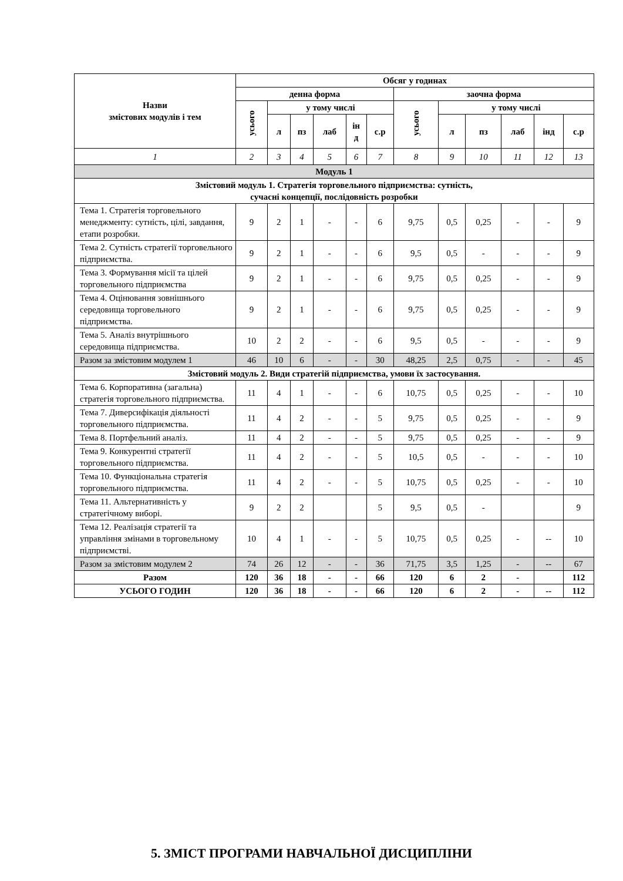| Назви змістових модулів і тем | Обсяг у годинах | | | | | | | | | | | |
| --- | --- | --- | --- | --- | --- | --- | --- | --- | --- | --- | --- | --- |
| | денна форма | | | | | | заочна форма | | | | | |
| | усього | у тому числі | | | | | усього | у тому числі | | | | |
| | | л | пз | лаб | ін д | с.р | | л | пз | лаб | інд | с.р |
| 1 | 2 | 3 | 4 | 5 | 6 | 7 | 8 | 9 | 10 | 11 | 12 | 13 |
| Модуль 1 | | | | | | | | | | | | |
| Змістовий модуль 1. Стратегія торговельного підприємства: сутність, сучасні концепції, послідовність розробки | | | | | | | | | | | | |
| Тема 1. Стратегія торговельного менеджменту: сутність, цілі, завдання, етапи розробки. | 9 | 2 | 1 | - | - | 6 | 9,75 | 0,5 | 0,25 | - | - | 9 |
| Тема 2. Сутність стратегії торговельного підприємства. | 9 | 2 | 1 | - | - | 6 | 9,5 | 0,5 | - | - | - | 9 |
| Тема 3. Формування місії та цілей торговельного підприємства | 9 | 2 | 1 | - | - | 6 | 9,75 | 0,5 | 0,25 | - | - | 9 |
| Тема 4. Оцінювання зовнішнього середовища торговельного підприємства. | 9 | 2 | 1 | - | - | 6 | 9,75 | 0,5 | 0,25 | - | - | 9 |
| Тема 5. Аналіз внутрішнього середовища підприємства. | 10 | 2 | 2 | - | - | 6 | 9,5 | 0,5 | - | - | - | 9 |
| Разом за змістовим модулем 1 | 46 | 10 | 6 | - | - | 30 | 48,25 | 2,5 | 0,75 | - | - | 45 |
| Змістовий модуль 2. Види стратегій підприємства, умови їх застосування. | | | | | | | | | | | | |
| Тема 6. Корпоративна (загальна) стратегія торговельного підприємства. | 11 | 4 | 1 | - | - | 6 | 10,75 | 0,5 | 0,25 | - | - | 10 |
| Тема 7. Диверсифікація діяльності торговельного підприємства. | 11 | 4 | 2 | - | - | 5 | 9,75 | 0,5 | 0,25 | - | - | 9 |
| Тема 8. Портфельний аналіз. | 11 | 4 | 2 | - | - | 5 | 9,75 | 0,5 | 0,25 | - | - | 9 |
| Тема 9. Конкурентні стратегії торговельного підприємства. | 11 | 4 | 2 | - | - | 5 | 10,5 | 0,5 | - | - | - | 10 |
| Тема 10. Функціональна стратегія торговельного підприємства. | 11 | 4 | 2 | - | - | 5 | 10,75 | 0,5 | 0,25 | - | - | 10 |
| Тема 11. Альтернативність у стратегічному виборі. | 9 | 2 | 2 | | | 5 | 9,5 | 0,5 | - | | | 9 |
| Тема 12. Реалізація стратегії та управління змінами в торговельному підприємстві. | 10 | 4 | 1 | - | - | 5 | 10,75 | 0,5 | 0,25 | - | -- | 10 |
| Разом за змістовим модулем 2 | 74 | 26 | 12 | - | - | 36 | 71,75 | 3,5 | 1,25 | - | -- | 67 |
| Разом | 120 | 36 | 18 | - | - | 66 | 120 | 6 | 2 | - | | 112 |
| УСЬОГО ГОДИН | 120 | 36 | 18 | - | - | 66 | 120 | 6 | 2 | - | -- | 112 |
5. ЗМІСТ ПРОГРАМИ НАВЧАЛЬНОЇ ДИСЦИПЛІНИ